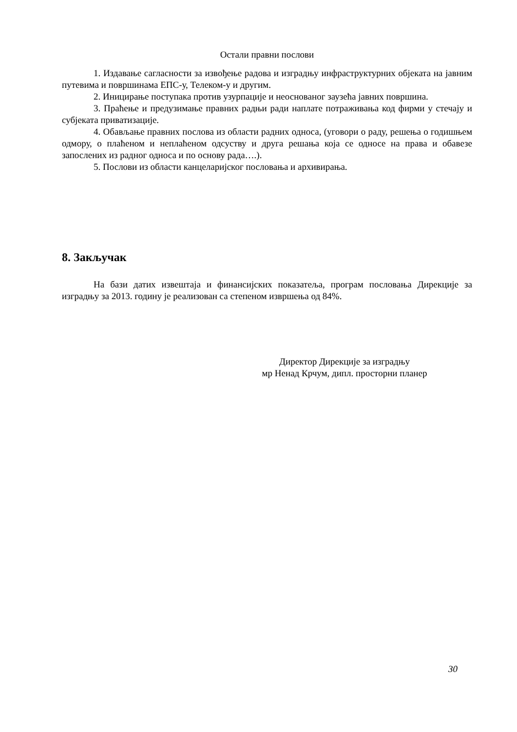Остали правни послови
1. Издавање сагласности за извођење радова и изградњу инфраструктурних објеката на јавним путевима и површинама ЕПС-у, Телеком-у и другим.
2. Иницирање поступака против узурпације и неоснованог заузећа јавних површина.
3. Праћење и предузимање правних радњи ради наплате потраживања код фирми у стечају и субјеката приватизације.
4. Обављање правних послова из области радних односа, (уговори о раду, решења о годишњем одмору, о плаћеном и неплаћеном одсуству и друга решања која се односе на права и обавезе запослених из радног односа и по основу рада….).
5. Послови из области канцеларијског пословања и архивирања.
8. Закључак
На бази датих извештаја и финансијских показатеља, програм пословања Дирекције за изградњу за 2013. годину је реализован са степеном извршења од 84%.
Директор Дирекције за изградњу
мр Ненад Крчум, дипл. просторни планер
30